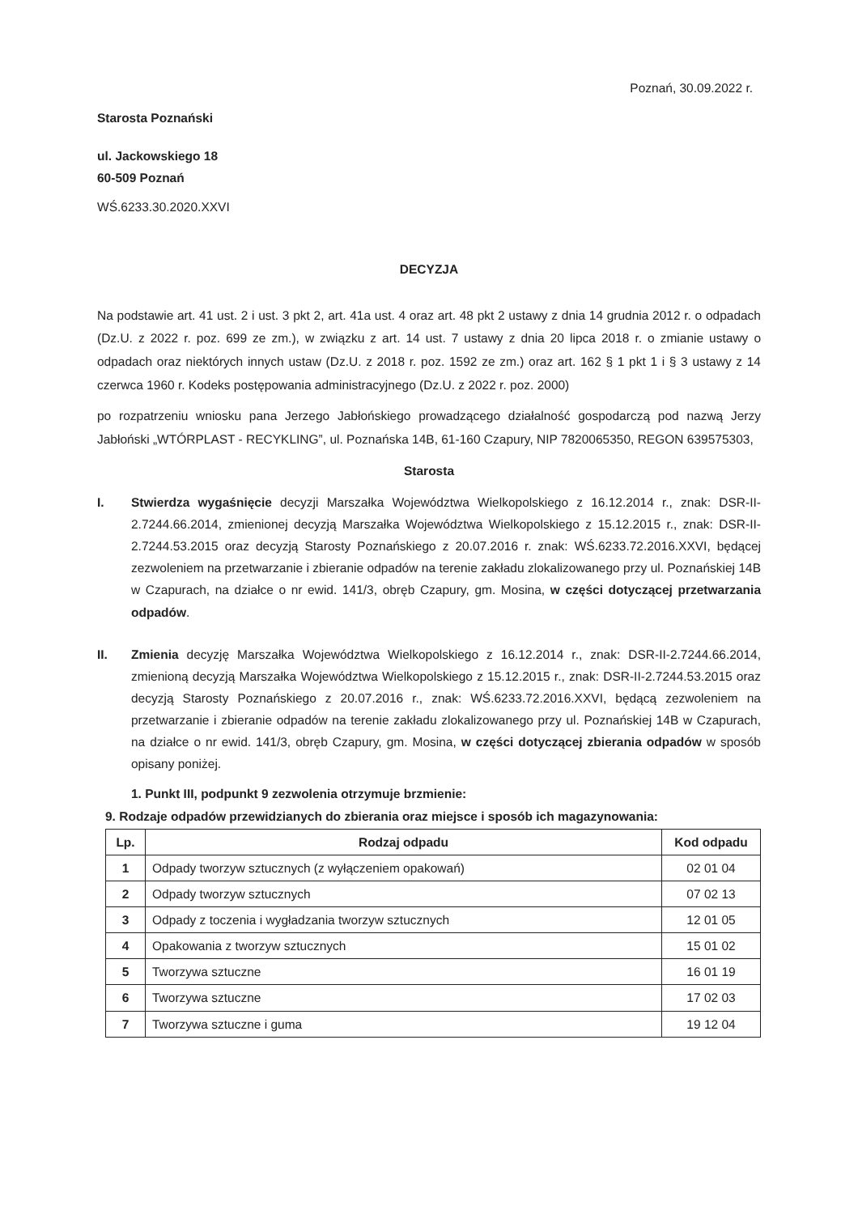Poznań, 30.09.2022 r.
Starosta Poznański
ul. Jackowskiego 18
60-509 Poznań
WŚ.6233.30.2020.XXVI
DECYZJA
Na podstawie art. 41 ust. 2 i ust. 3 pkt 2, art. 41a ust. 4 oraz art. 48 pkt 2 ustawy z dnia 14 grudnia 2012 r. o odpadach (Dz.U. z 2022 r. poz. 699 ze zm.), w związku z art. 14 ust. 7 ustawy z dnia 20 lipca 2018 r. o zmianie ustawy o odpadach oraz niektórych innych ustaw (Dz.U. z 2018 r. poz. 1592 ze zm.) oraz art. 162 § 1 pkt 1 i § 3 ustawy z 14 czerwca 1960 r. Kodeks postępowania administracyjnego (Dz.U. z 2022 r. poz. 2000)
po rozpatrzeniu wniosku pana Jerzego Jabłońskiego prowadzącego działalność gospodarczą pod nazwą Jerzy Jabłoński „WTÓRPLAST - RECYKLING”, ul. Poznańska 14B, 61-160 Czapury, NIP 7820065350, REGON 639575303,
Starosta
I. Stwierdza wygaśnięcie decyzji Marszałka Województwa Wielkopolskiego z 16.12.2014 r., znak: DSR-II-2.7244.66.2014, zmienionej decyzją Marszałka Województwa Wielkopolskiego z 15.12.2015 r., znak: DSR-II-2.7244.53.2015 oraz decyzją Starosty Poznańskiego z 20.07.2016 r. znak: WŚ.6233.72.2016.XXVI, będącej zezwoleniem na przetwarzanie i zbieranie odpadów na terenie zakładu zlokalizowanego przy ul. Poznańskiej 14B w Czapurach, na działce o nr ewid. 141/3, obręb Czapury, gm. Mosina, w części dotyczącej przetwarzania odpadów.
II. Zmienia decyzję Marszałka Województwa Wielkopolskiego z 16.12.2014 r., znak: DSR-II-2.7244.66.2014, zmienioną decyzją Marszałka Województwa Wielkopolskiego z 15.12.2015 r., znak: DSR-II-2.7244.53.2015 oraz decyzją Starosty Poznańskiego z 20.07.2016 r., znak: WŚ.6233.72.2016.XXVI, będącą zezwoleniem na przetwarzanie i zbieranie odpadów na terenie zakładu zlokalizowanego przy ul. Poznańskiej 14B w Czapurach, na działce o nr ewid. 141/3, obręb Czapury, gm. Mosina, w części dotyczącej zbierania odpadów w sposób opisany poniżej.
1. Punkt III, podpunkt 9 zezwolenia otrzymuje brzmienie:
9. Rodzaje odpadów przewidzianych do zbierania oraz miejsce i sposób ich magazynowania:
| Lp. | Rodzaj odpadu | Kod odpadu |
| --- | --- | --- |
| 1 | Odpady tworzyw sztucznych (z wyłączeniem opakowań) | 02 01 04 |
| 2 | Odpady tworzyw sztucznych | 07 02 13 |
| 3 | Odpady z toczenia i wygładzania tworzyw sztucznych | 12 01 05 |
| 4 | Opakowania z tworzyw sztucznych | 15 01 02 |
| 5 | Tworzywa sztuczne | 16 01 19 |
| 6 | Tworzywa sztuczne | 17 02 03 |
| 7 | Tworzywa sztuczne i guma | 19 12 04 |